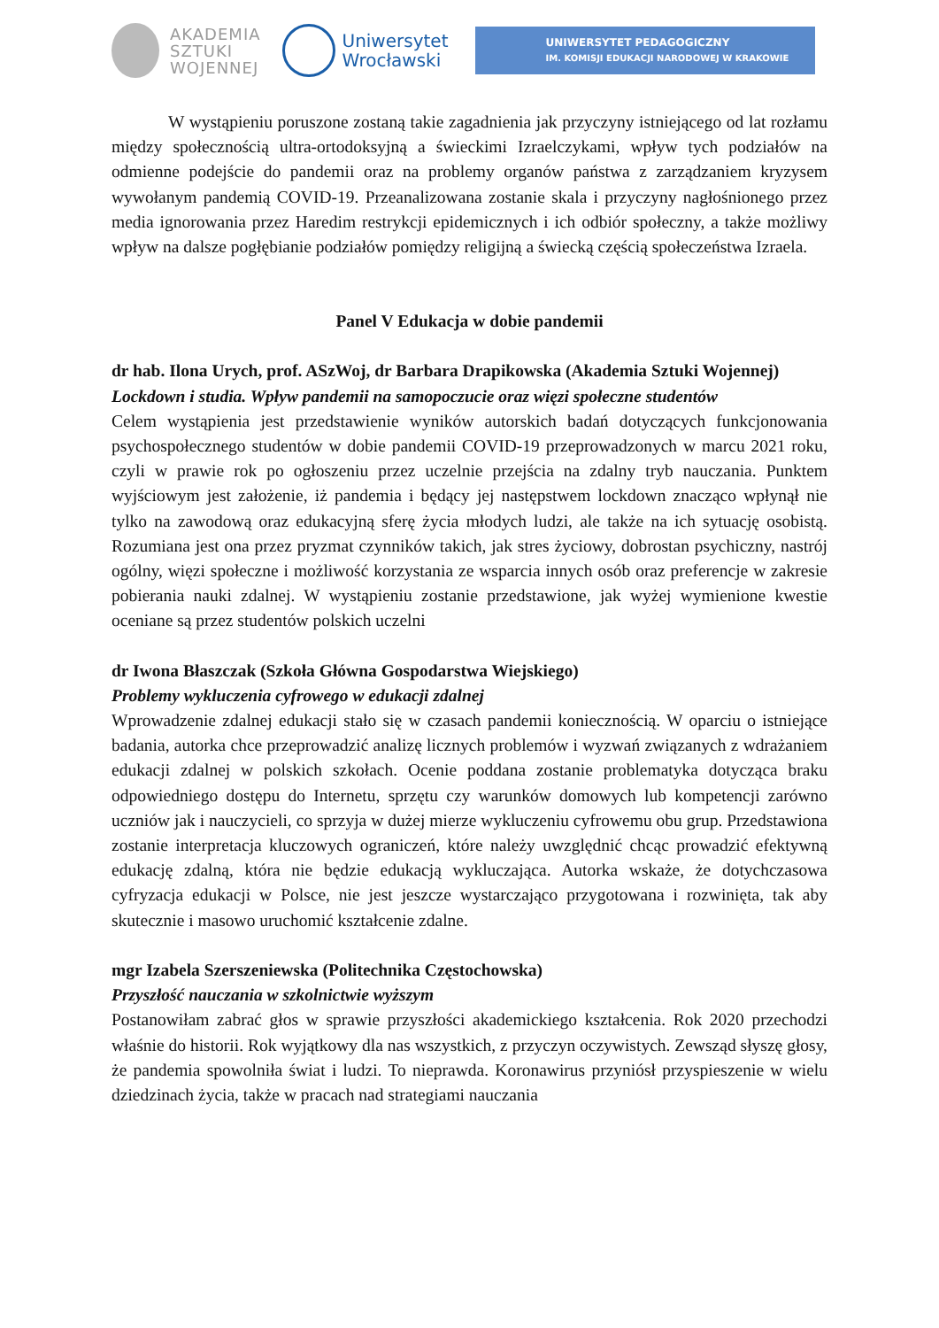AKADEMIA
SZTUKI
WOJENNEJ
Uniwersytet
Wrocławski
UNIWERSYTET PEDAGOGICZNY
IM. KOMISJI EDUKACJI NARODOWEJ W KRAKOWIE
W wystąpieniu poruszone zostaną takie zagadnienia jak przyczyny istniejącego od lat rozłamu między społecznością ultra-ortodoksyjną a świeckimi Izraelczykami, wpływ tych podziałów na odmienne podejście do pandemii oraz na problemy organów państwa z zarządzaniem kryzysem wywołanym pandemią COVID-19. Przeanalizowana zostanie skala i przyczyny nagłośnionego przez media ignorowania przez Haredim restrykcji epidemicznych i ich odbiór społeczny, a także możliwy wpływ na dalsze pogłębianie podziałów pomiędzy religijną a świecką częścią społeczeństwa Izraela.
Panel V Edukacja w dobie pandemii
dr hab. Ilona Urych, prof. ASzWoj, dr Barbara Drapikowska (Akademia Sztuki Wojennej)
Lockdown i studia. Wpływ pandemii na samopoczucie oraz więzi społeczne studentów
Celem wystąpienia jest przedstawienie wyników autorskich badań dotyczących funkcjonowania psychospołecznego studentów w dobie pandemii COVID-19 przeprowadzonych w marcu 2021 roku, czyli w prawie rok po ogłoszeniu przez uczelnie przejścia na zdalny tryb nauczania. Punktem wyjściowym jest założenie, iż pandemia i będący jej następstwem lockdown znacząco wpłynął nie tylko na zawodową oraz edukacyjną sferę życia młodych ludzi, ale także na ich sytuację osobistą. Rozumiana jest ona przez pryzmat czynników takich, jak stres życiowy, dobrostan psychiczny, nastrój ogólny, więzi społeczne i możliwość korzystania ze wsparcia innych osób oraz preferencje w zakresie pobierania nauki zdalnej. W wystąpieniu zostanie przedstawione, jak wyżej wymienione kwestie oceniane są przez studentów polskich uczelni
dr Iwona Błaszczak (Szkoła Główna Gospodarstwa Wiejskiego)
Problemy wykluczenia cyfrowego w edukacji zdalnej
Wprowadzenie zdalnej edukacji stało się w czasach pandemii koniecznością. W oparciu o istniejące badania, autorka chce przeprowadzić analizę licznych problemów i wyzwań związanych z wdrażaniem edukacji zdalnej w polskich szkołach. Ocenie poddana zostanie problematyka dotycząca braku odpowiedniego dostępu do Internetu, sprzętu czy warunków domowych lub kompetencji zarówno uczniów jak i nauczycieli, co sprzyja w dużej mierze wykluczeniu cyfrowemu obu grup. Przedstawiona zostanie interpretacja kluczowych ograniczeń, które należy uwzględnić chcąc prowadzić efektywną edukację zdalną, która nie będzie edukacją wykluczająca. Autorka wskaże, że dotychczasowa cyfryzacja edukacji w Polsce, nie jest jeszcze wystarczająco przygotowana i rozwinięta, tak aby skutecznie i masowo uruchomić kształcenie zdalne.
mgr Izabela Szerszeniewska (Politechnika Częstochowska)
Przyszłość nauczania w szkolnictwie wyższym
Postanowiłam zabrać głos w sprawie przyszłości akademickiego kształcenia. Rok 2020 przechodzi właśnie do historii. Rok wyjątkowy dla nas wszystkich, z przyczyn oczywistych. Zewsząd słyszę głosy, że pandemia spowolniła świat i ludzi. To nieprawda. Koronawirus przyniósł przyspieszenie w wielu dziedzinach życia, także w pracach nad strategiami nauczania